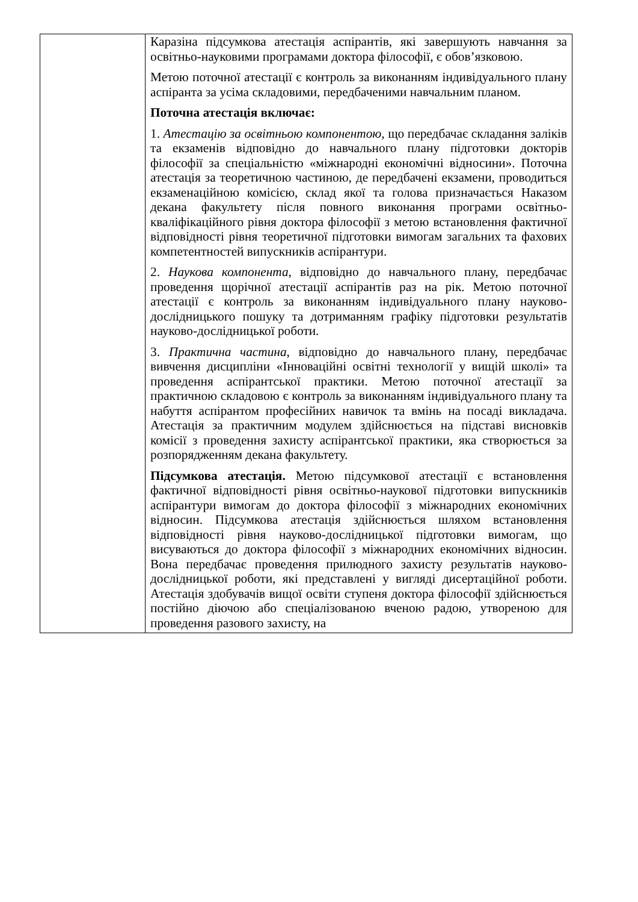| | Каразіна підсумкова атестація аспірантів, які завершують навчання за освітньо-науковими програмами доктора філософії, є обов’язковою. Метою поточної атестації є контроль за виконанням індивідуального плану аспіранта за усіма складовими, передбаченими навчальним планом. Поточна атестація включає: 1. Атестацію за освітньою компонентою , що передбачає складання заліків та екзаменів відповідно до навчального плану підготовки докторів філософії за спеціальністю «міжнародні економічні відносини». Поточна атестація за теоретичною частиною, де передбачені екзамени, проводиться екзаменаційною комісією, склад якої та голова призначається Наказом декана факультету після повного виконання програми освітньо-кваліфікаційного рівня доктора філософії з метою встановлення фактичної відповідності рівня теоретичної підготовки вимогам загальних та фахових компетентностей випускників аспірантури. 2. Наукова компонента , відповідно до навчального плану, передбачає проведення щорічної атестації аспірантів раз на рік. Метою поточної атестації є контроль за виконанням індивідуального плану науково-дослідницького пошуку та дотриманням графіку підготовки результатів науково-дослідницької роботи. 3. Практична частина , відповідно до навчального плану, передбачає вивчення дисципліни «Інноваційні освітні технології у вищій школі» та проведення аспірантської практики. Метою поточної атестації за практичною складовою є контроль за виконанням індивідуального плану та набуття аспірантом професійних навичок та вмінь на посаді викладача. Атестація за практичним модулем здійснюється на підставі висновків комісії з проведення захисту аспірантської практики, яка створюється за розпорядженням декана факультету. Підсумкова атестація. Метою підсумкової атестації є встановлення фактичної відповідності рівня освітньо-наукової підготовки випускників аспірантури вимогам до доктора філософії з міжнародних економічних відносин. Підсумкова атестація здійснюється шляхом встановлення відповідності рівня науково-дослідницької підготовки вимогам, що висуваються до доктора філософії з міжнародних економічних відносин. Вона передбачає проведення прилюдного захисту результатів науково-дослідницької роботи, які представлені у вигляді дисертаційної роботи. Атестація здобувачів вищої освіти ступеня доктора філософії здійснюється постійно діючою або спеціалізованою вченою радою, утвореною для проведення разового захисту, на |